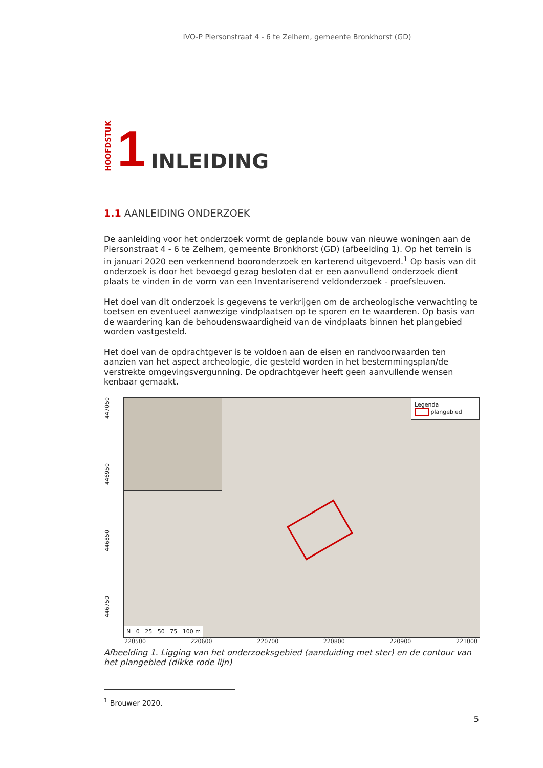IVO-P Piersonstraat 4 - 6 te Zelhem, gemeente Bronkhorst (GD)
HOOFDSTUK 1 INLEIDING
1.1 AANLEIDING ONDERZOEK
De aanleiding voor het onderzoek vormt de geplande bouw van nieuwe woningen aan de Piersonstraat 4 - 6 te Zelhem, gemeente Bronkhorst (GD) (afbeelding 1). Op het terrein is in januari 2020 een verkennend booronderzoek en karterend uitgevoerd.<sup>1</sup> Op basis van dit onderzoek is door het bevoegd gezag besloten dat er een aanvullend onderzoek dient plaats te vinden in de vorm van een Inventariserend veldonderzoek - proefsleuven.
Het doel van dit onderzoek is gegevens te verkrijgen om de archeologische verwachting te toetsen en eventueel aanwezige vindplaatsen op te sporen en te waarderen. Op basis van de waardering kan de behoudenswaardigheid van de vindplaats binnen het plangebied worden vastgesteld.
Het doel van de opdrachtgever is te voldoen aan de eisen en randvoorwaarden ten aanzien van het aspect archeologie, die gesteld worden in het bestemmingsplan/de verstrekte omgevingsvergunning. De opdrachtgever heeft geen aanvullende wensen kenbaar gemaakt.
446750 446850 446950 447050
Legenda
plangebied
N 0 25 50 75 100 m
220500 220600 220700 220800 220900 221000
Afbeelding 1. Ligging van het onderzoeksgebied (aanduiding met ster) en de contour van het plangebied (dikke rode lijn)
<sup>1</sup> Brouwer 2020.
5